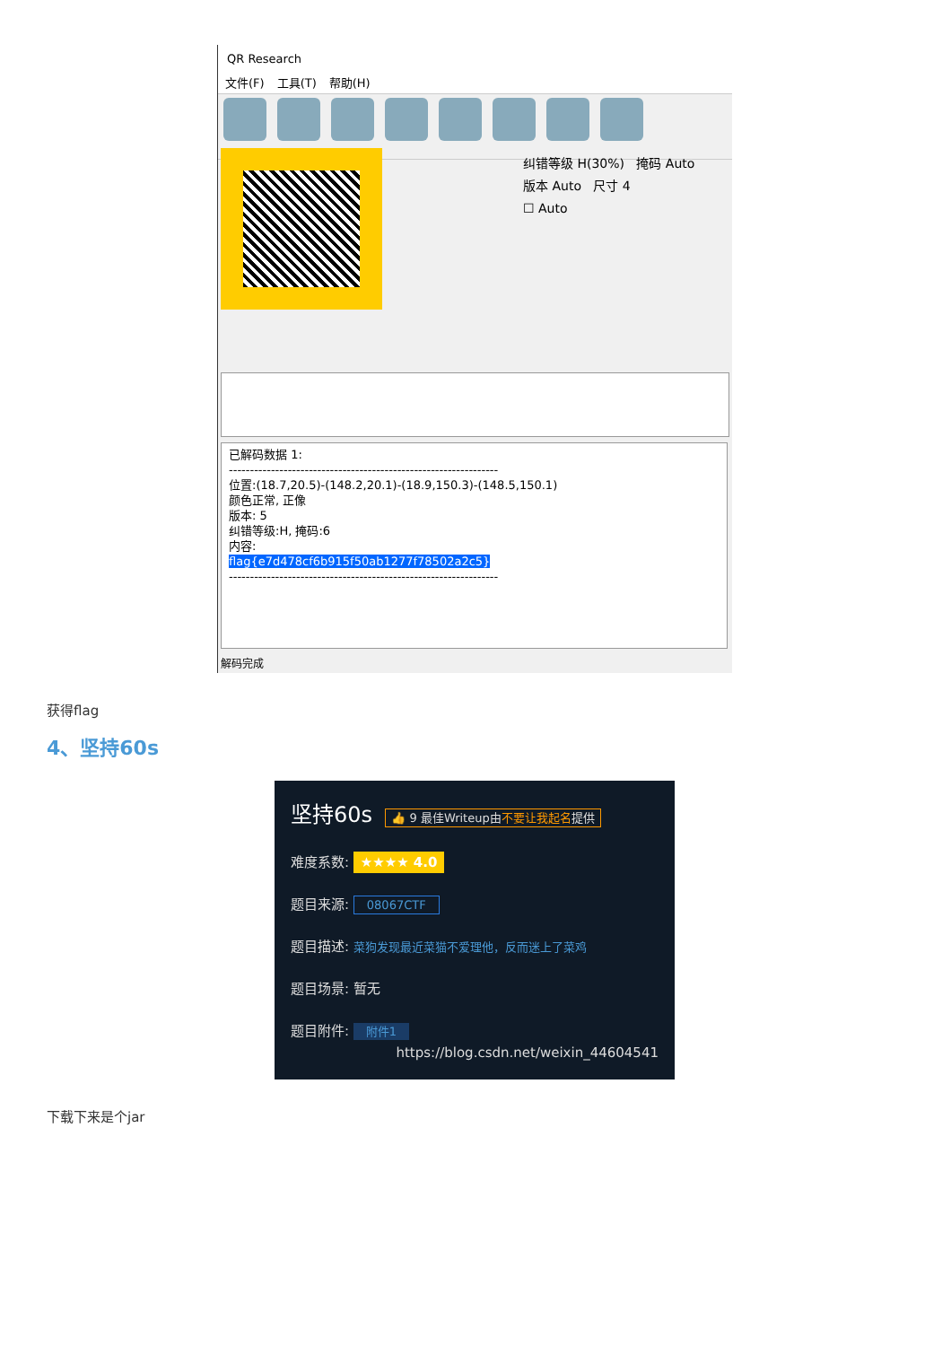QR Research
文件(F) 工具(T) 帮助(H)
纠错等级 H(30%) 掩码 Auto
版本 Auto 尺寸 4
☐ Auto
已解码数据 1:
----------------------------------------------------------------
位置:(18.7,20.5)-(148.2,20.1)-(18.9,150.3)-(148.5,150.1)
颜色正常, 正像
版本: 5
纠错等级:H, 掩码:6
内容:
flag{e7d478cf6b915f50ab1277f78502a2c5}
----------------------------------------------------------------
解码完成
获得flag
4、坚持60s
坚持60s 👍 9 最佳Writeup由不要让我起名提供
难度系数: ★★★★ 4.0
题目来源: 08067CTF
题目描述: 菜狗发现最近菜猫不爱理他，反而迷上了菜鸡
题目场景: 暂无
题目附件: 附件1
https://blog.csdn.net/weixin_44604541
下载下来是个jar